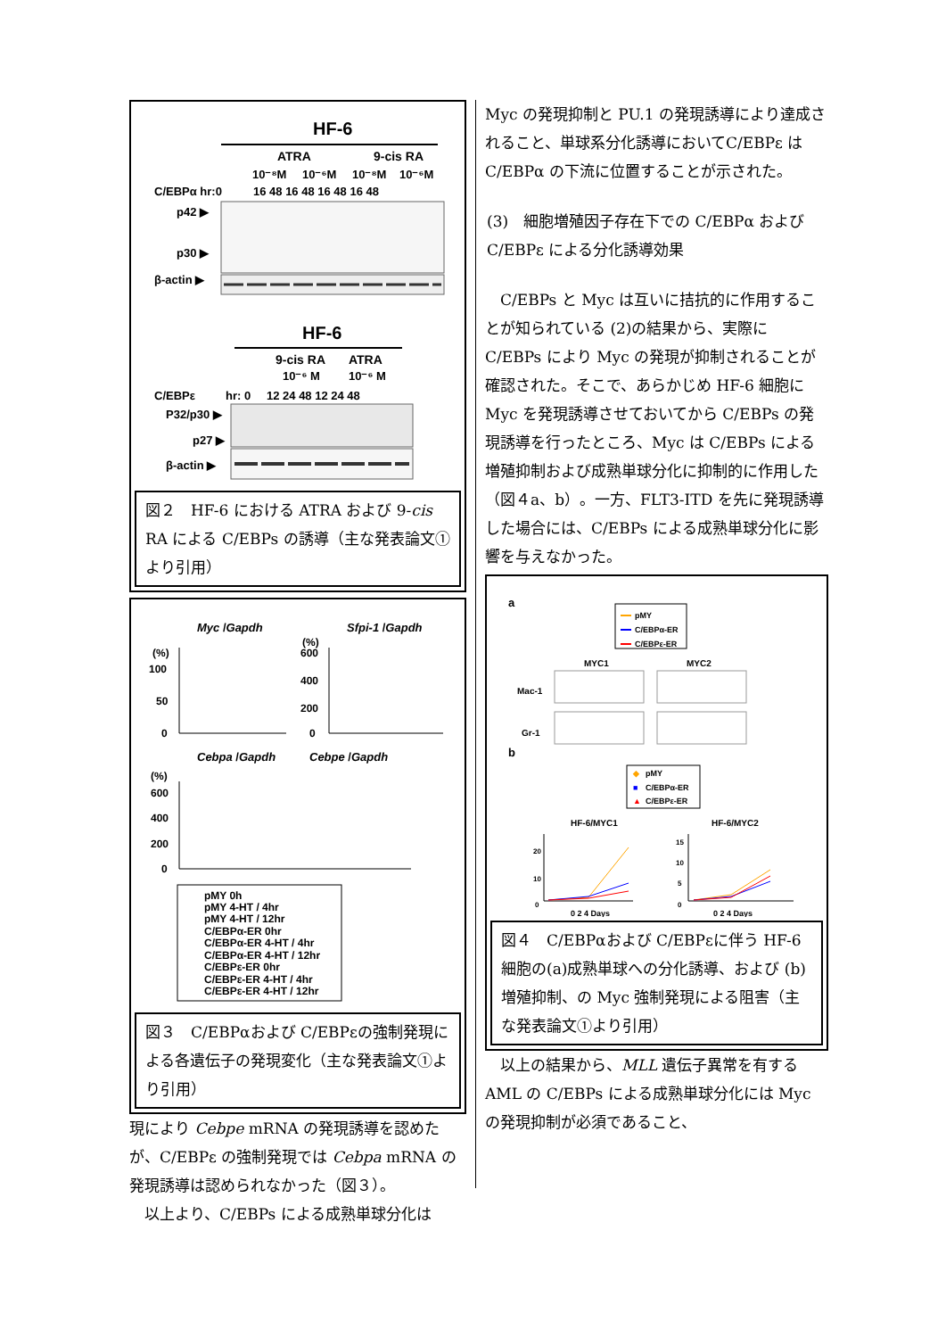HF-6
ATRA
9-cis RA
10⁻⁸M
10⁻⁶M
10⁻⁸M
10⁻⁶M
C/EBPα hr:0
16 48 16 48 16 48 16 48
p42 ▶
p30 ▶
β-actin ▶
HF-6
9-cis RA
ATRA
10⁻⁶ M
10⁻⁶ M
C/EBPε
hr: 0
12 24 48 12 24 48
P32/p30 ▶
p27 ▶
β-actin ▶
図２　HF-6 における ATRA および 9-cis RA による C/EBPs の誘導（主な発表論文①より引用）
Myc /Gapdh
Sfpi-1 /Gapdh
(%)
100
50
0
(%)
600
400
200
0
Cebpa /Gapdh
Cebpe /Gapdh
(%)
600
400
200
0
pMY 0h
pMY 4-HT / 4hr
pMY 4-HT / 12hr
C/EBPα-ER 0hr
C/EBPα-ER 4-HT / 4hr
C/EBPα-ER 4-HT / 12hr
C/EBPε-ER 0hr
C/EBPε-ER 4-HT / 4hr
C/EBPε-ER 4-HT / 12hr
図３　C/EBPαおよび C/EBPεの強制発現による各遺伝子の発現変化（主な発表論文①より引用）
現により Cebpe mRNA の発現誘導を認めたが、C/EBPε の強制発現では Cebpa mRNA の発現誘導は認められなかった（図３）。
以上より、C/EBPs による成熟単球分化は
Myc の発現抑制と PU.1 の発現誘導により達成されること、単球系分化誘導においてC/EBPε は C/EBPα の下流に位置することが示された。
(3)　細胞増殖因子存在下での C/EBPα および C/EBPε による分化誘導効果
C/EBPs と Myc は互いに拮抗的に作用することが知られている (2)の結果から、実際に C/EBPs により Myc の発現が抑制されることが確認された。そこで、あらかじめ HF-6 細胞に Myc を発現誘導させておいてから C/EBPs の発現誘導を行ったところ、Myc は C/EBPs による増殖抑制および成熟単球分化に抑制的に作用した（図４a、b）。一方、FLT3-ITD を先に発現誘導した場合には、C/EBPs による成熟単球分化に影響を与えなかった。
a
pMY
C/EBPα-ER
C/EBPε-ER
MYC1
MYC2
Mac-1
Gr-1
b
◆
pMY
■
C/EBPα-ER
▲
C/EBPε-ER
HF-6/MYC1
HF-6/MYC2
20
10
0
15
10
5
0
0 2 4 Days
0 2 4 Days
図４　C/EBPαおよび C/EBPεに伴う HF-6 細胞の(a)成熟単球への分化誘導、および (b) 増殖抑制、の Myc 強制発現による阻害（主な発表論文①より引用）
以上の結果から、MLL 遺伝子異常を有する AML の C/EBPs による成熟単球分化には Myc の発現抑制が必須であること、